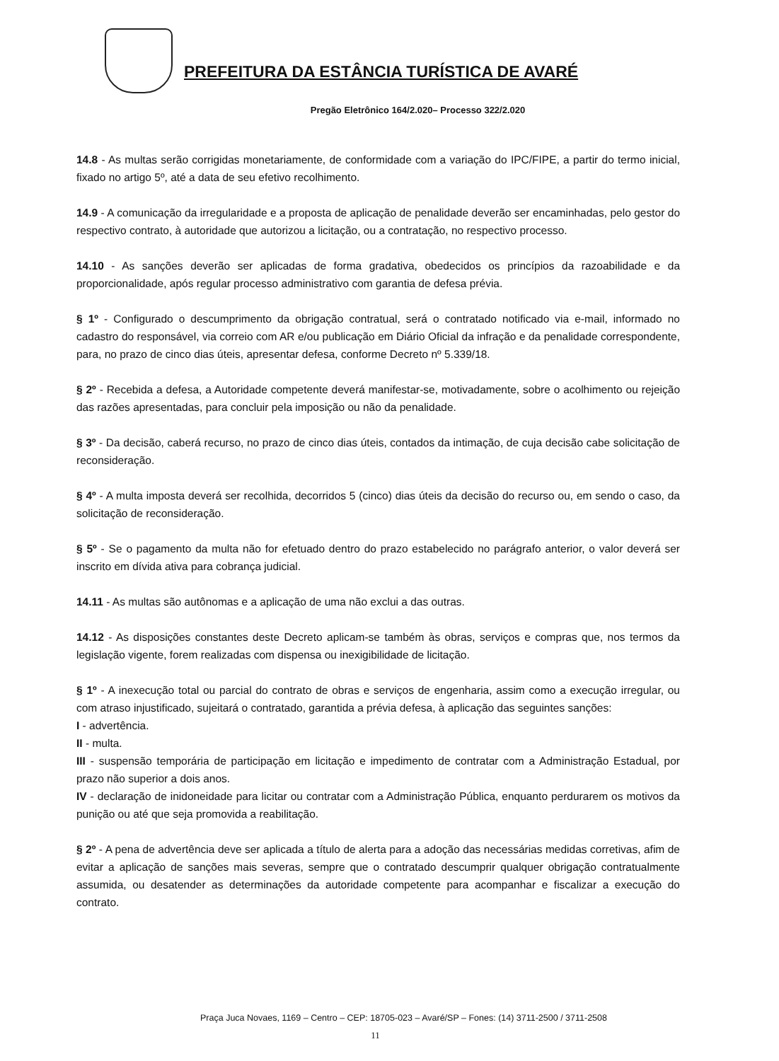PREFEITURA DA ESTÂNCIA TURÍSTICA DE AVARÉ
Pregão Eletrônico 164/2.020– Processo 322/2.020
14.8 - As multas serão corrigidas monetariamente, de conformidade com a variação do IPC/FIPE, a partir do termo inicial, fixado no artigo 5º, até a data de seu efetivo recolhimento.
14.9 - A comunicação da irregularidade e a proposta de aplicação de penalidade deverão ser encaminhadas, pelo gestor do respectivo contrato, à autoridade que autorizou a licitação, ou a contratação, no respectivo processo.
14.10 - As sanções deverão ser aplicadas de forma gradativa, obedecidos os princípios da razoabilidade e da proporcionalidade, após regular processo administrativo com garantia de defesa prévia.
§ 1º - Configurado o descumprimento da obrigação contratual, será o contratado notificado via e-mail, informado no cadastro do responsável, via correio com AR e/ou publicação em Diário Oficial da infração e da penalidade correspondente, para, no prazo de cinco dias úteis, apresentar defesa, conforme Decreto nº 5.339/18.
§ 2º - Recebida a defesa, a Autoridade competente deverá manifestar-se, motivadamente, sobre o acolhimento ou rejeição das razões apresentadas, para concluir pela imposição ou não da penalidade.
§ 3º - Da decisão, caberá recurso, no prazo de cinco dias úteis, contados da intimação, de cuja decisão cabe solicitação de reconsideração.
§ 4º - A multa imposta deverá ser recolhida, decorridos 5 (cinco) dias úteis da decisão do recurso ou, em sendo o caso, da solicitação de reconsideração.
§ 5º - Se o pagamento da multa não for efetuado dentro do prazo estabelecido no parágrafo anterior, o valor deverá ser inscrito em dívida ativa para cobrança judicial.
14.11 - As multas são autônomas e a aplicação de uma não exclui a das outras.
14.12 - As disposições constantes deste Decreto aplicam-se também às obras, serviços e compras que, nos termos da legislação vigente, forem realizadas com dispensa ou inexigibilidade de licitação.
§ 1º - A inexecução total ou parcial do contrato de obras e serviços de engenharia, assim como a execução irregular, ou com atraso injustificado, sujeitará o contratado, garantida a prévia defesa, à aplicação das seguintes sanções:
I - advertência.
II - multa.
III - suspensão temporária de participação em licitação e impedimento de contratar com a Administração Estadual, por prazo não superior a dois anos.
IV - declaração de inidoneidade para licitar ou contratar com a Administração Pública, enquanto perdurarem os motivos da punição ou até que seja promovida a reabilitação.
§ 2º - A pena de advertência deve ser aplicada a título de alerta para a adoção das necessárias medidas corretivas, afim de evitar a aplicação de sanções mais severas, sempre que o contratado descumprir qualquer obrigação contratualmente assumida, ou desatender as determinações da autoridade competente para acompanhar e fiscalizar a execução do contrato.
Praça Juca Novaes, 1169 – Centro – CEP: 18705-023 – Avaré/SP – Fones: (14) 3711-2500 / 3711-2508
11